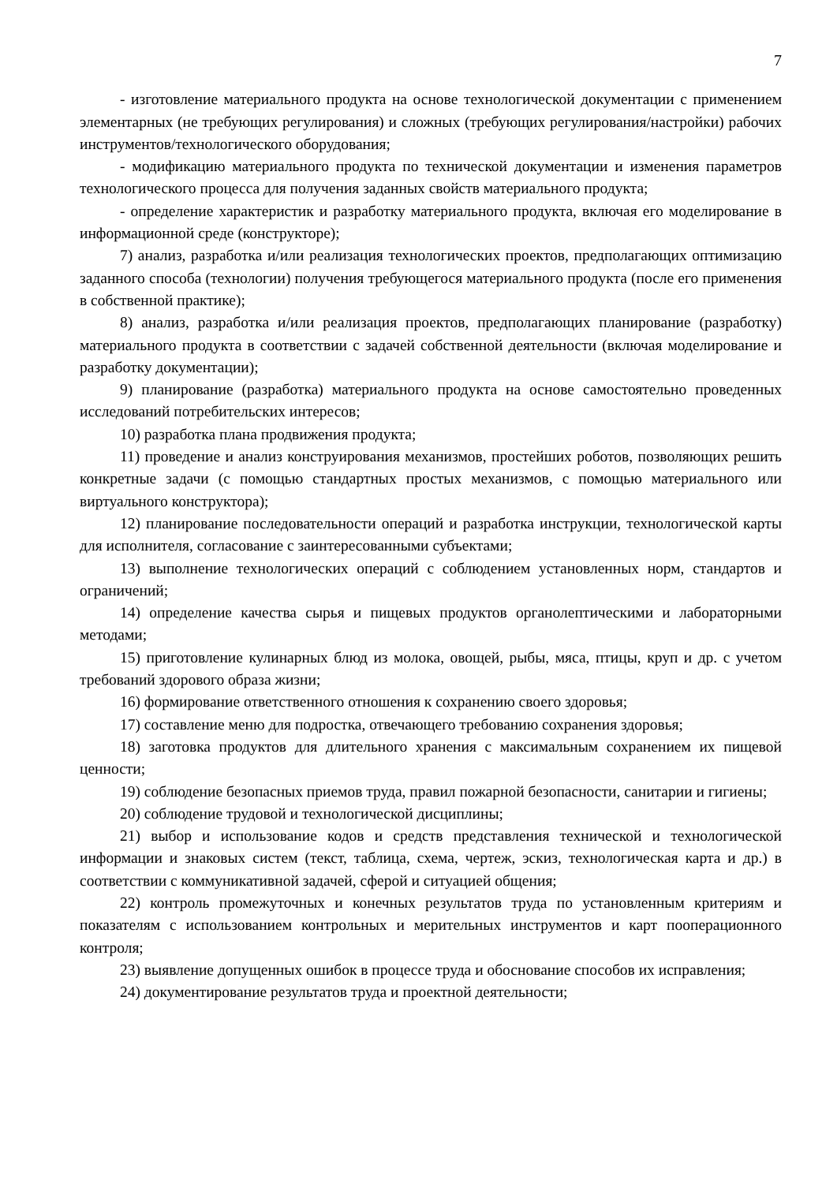7
- изготовление материального продукта на основе технологической документации с применением элементарных (не требующих регулирования) и сложных (требующих регулирования/настройки) рабочих инструментов/технологического оборудования;
- модификацию материального продукта по технической документации и изменения параметров технологического процесса для получения заданных свойств материального продукта;
- определение характеристик и разработку материального продукта, включая его моделирование в информационной среде (конструкторе);
7) анализ, разработка и/или реализация технологических проектов, предполагающих оптимизацию заданного способа (технологии) получения требующегося материального продукта (после его применения в собственной практике);
8) анализ, разработка и/или реализация проектов, предполагающих планирование (разработку) материального продукта в соответствии с задачей собственной деятельности (включая моделирование и разработку документации);
9) планирование (разработка) материального продукта на основе самостоятельно проведенных исследований потребительских интересов;
10) разработка плана продвижения продукта;
11) проведение и анализ конструирования механизмов, простейших роботов, позволяющих решить конкретные задачи (с помощью стандартных простых механизмов, с помощью материального или виртуального конструктора);
12) планирование последовательности операций и разработка инструкции, технологической карты для исполнителя, согласование с заинтересованными субъектами;
13) выполнение технологических операций с соблюдением установленных норм, стандартов и ограничений;
14) определение качества сырья и пищевых продуктов органолептическими и лабораторными методами;
15) приготовление кулинарных блюд из молока, овощей, рыбы, мяса, птицы, круп и др. с учетом требований здорового образа жизни;
16) формирование ответственного отношения к сохранению своего здоровья;
17) составление меню для подростка, отвечающего требованию сохранения здоровья;
18) заготовка продуктов для длительного хранения с максимальным сохранением их пищевой ценности;
19) соблюдение безопасных приемов труда, правил пожарной безопасности, санитарии и гигиены;
20) соблюдение трудовой и технологической дисциплины;
21) выбор и использование кодов и средств представления технической и технологической информации и знаковых систем (текст, таблица, схема, чертеж, эскиз, технологическая карта и др.) в соответствии с коммуникативной задачей, сферой и ситуацией общения;
22) контроль промежуточных и конечных результатов труда по установленным критериям и показателям с использованием контрольных и мерительных инструментов и карт пооперационного контроля;
23) выявление допущенных ошибок в процессе труда и обоснование способов их исправления;
24) документирование результатов труда и проектной деятельности;